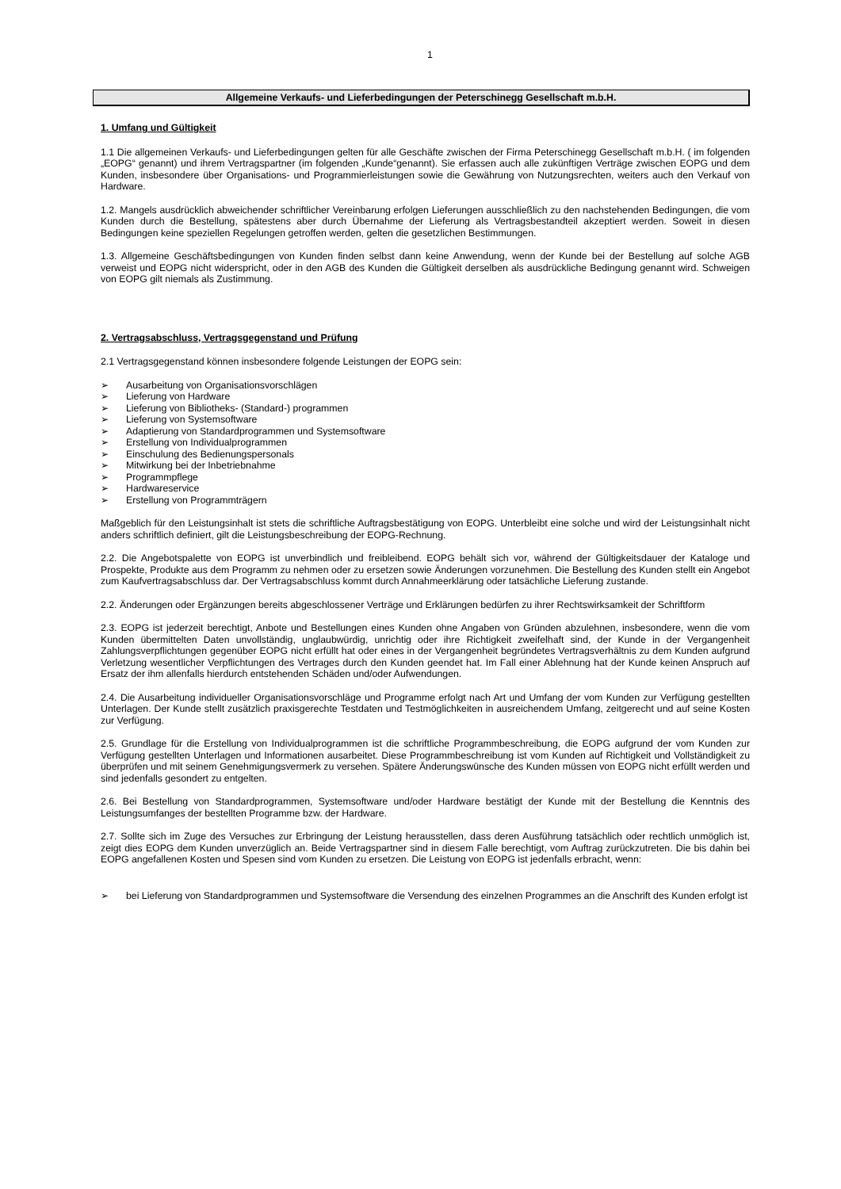1
Allgemeine Verkaufs- und Lieferbedingungen der Peterschinegg Gesellschaft m.b.H.
1. Umfang und Gültigkeit
1.1 Die allgemeinen Verkaufs- und Lieferbedingungen gelten für alle Geschäfte zwischen der Firma Peterschinegg Gesellschaft m.b.H. ( im folgenden „EOPG“ genannt) und ihrem Vertragspartner (im folgenden „Kunde“genannt). Sie erfassen auch alle zukünftigen Verträge zwischen EOPG und dem Kunden, insbesondere über Organisations- und Programmierleistungen sowie die Gewährung von Nutzungsrechten, weiters auch den Verkauf von Hardware.
1.2. Mangels ausdrücklich abweichender schriftlicher Vereinbarung erfolgen Lieferungen ausschließlich zu den nachstehenden Bedingungen, die vom Kunden durch die Bestellung, spätestens aber durch Übernahme der Lieferung als Vertragsbestandteil akzeptiert werden. Soweit in diesen Bedingungen keine speziellen Regelungen getroffen werden, gelten die gesetzlichen Bestimmungen.
1.3. Allgemeine Geschäftsbedingungen von Kunden finden selbst dann keine Anwendung, wenn der Kunde bei der Bestellung auf solche AGB verweist und EOPG nicht widerspricht, oder in den AGB des Kunden die Gültigkeit derselben als ausdrückliche Bedingung genannt wird. Schweigen von EOPG gilt niemals als Zustimmung.
2. Vertragsabschluss, Vertragsgegenstand und Prüfung
2.1 Vertragsgegenstand können insbesondere folgende Leistungen der EOPG sein:
➢ Ausarbeitung von Organisationsvorschlägen
➢ Lieferung von Hardware
➢ Lieferung von Bibliotheks- (Standard-) programmen
➢ Lieferung von Systemsoftware
➢ Adaptierung von Standardprogrammen und Systemsoftware
➢ Erstellung von Individualprogrammen
➢ Einschulung des Bedienungspersonals
➢ Mitwirkung bei der Inbetriebnahme
➢ Programmpflege
➢ Hardwareservice
➢ Erstellung von Programmträgern
Maßgeblich für den Leistungsinhalt ist stets die schriftliche Auftragsbestätigung von EOPG. Unterbleibt eine solche und wird der Leistungsinhalt nicht anders schriftlich definiert, gilt die Leistungsbeschreibung der EOPG-Rechnung.
2.2. Die Angebotspalette von EOPG ist unverbindlich und freibleibend. EOPG behält sich vor, während der Gültigkeitsdauer der Kataloge und Prospekte, Produkte aus dem Programm zu nehmen oder zu ersetzen sowie Änderungen vorzunehmen. Die Bestellung des Kunden stellt ein Angebot zum Kaufvertragsabschluss dar. Der Vertragsabschluss kommt durch Annahmeerklärung oder tatsächliche Lieferung zustande.
2.2. Änderungen oder Ergänzungen bereits abgeschlossener Verträge und Erklärungen bedürfen zu ihrer Rechtswirksamkeit der Schriftform
2.3. EOPG ist jederzeit berechtigt, Anbote und Bestellungen eines Kunden ohne Angaben von Gründen abzulehnen, insbesondere, wenn die vom Kunden übermittelten Daten unvollständig, unglaubwürdig, unrichtig oder ihre Richtigkeit zweifelhaft sind, der Kunde in der Vergangenheit Zahlungsverpflichtungen gegenüber EOPG nicht erfüllt hat oder eines in der Vergangenheit begründetes Vertragsverhältnis zu dem Kunden aufgrund Verletzung wesentlicher Verpflichtungen des Vertrages durch den Kunden geendet hat. Im Fall einer Ablehnung hat der Kunde keinen Anspruch auf Ersatz der ihm allenfalls hierdurch entstehenden Schäden und/oder Aufwendungen.
2.4. Die Ausarbeitung individueller Organisationsvorschläge und Programme erfolgt nach Art und Umfang der vom Kunden zur Verfügung gestellten Unterlagen. Der Kunde stellt zusätzlich praxisgerechte Testdaten und Testmöglichkeiten in ausreichendem Umfang, zeitgerecht und auf seine Kosten zur Verfügung.
2.5. Grundlage für die Erstellung von Individualprogrammen ist die schriftliche Programmbeschreibung, die EOPG aufgrund der vom Kunden zur Verfügung gestellten Unterlagen und Informationen ausarbeitet. Diese Programmbeschreibung ist vom Kunden auf Richtigkeit und Vollständigkeit zu überprüfen und mit seinem Genehmigungsvermerk zu versehen. Spätere Änderungswünsche des Kunden müssen von EOPG nicht erfüllt werden und sind jedenfalls gesondert zu entgelten.
2.6. Bei Bestellung von Standardprogrammen, Systemsoftware und/oder Hardware bestätigt der Kunde mit der Bestellung die Kenntnis des Leistungsumfanges der bestellten Programme bzw. der Hardware.
2.7. Sollte sich im Zuge des Versuches zur Erbringung der Leistung herausstellen, dass deren Ausführung tatsächlich oder rechtlich unmöglich ist, zeigt dies EOPG dem Kunden unverzüglich an. Beide Vertragspartner sind in diesem Falle berechtigt, vom Auftrag zurückzutreten. Die bis dahin bei EOPG angefallenen Kosten und Spesen sind vom Kunden zu ersetzen. Die Leistung von EOPG ist jedenfalls erbracht, wenn:
➢ bei Lieferung von Standardprogrammen und Systemsoftware die Versendung des einzelnen Programmes an die Anschrift des Kunden erfolgt ist